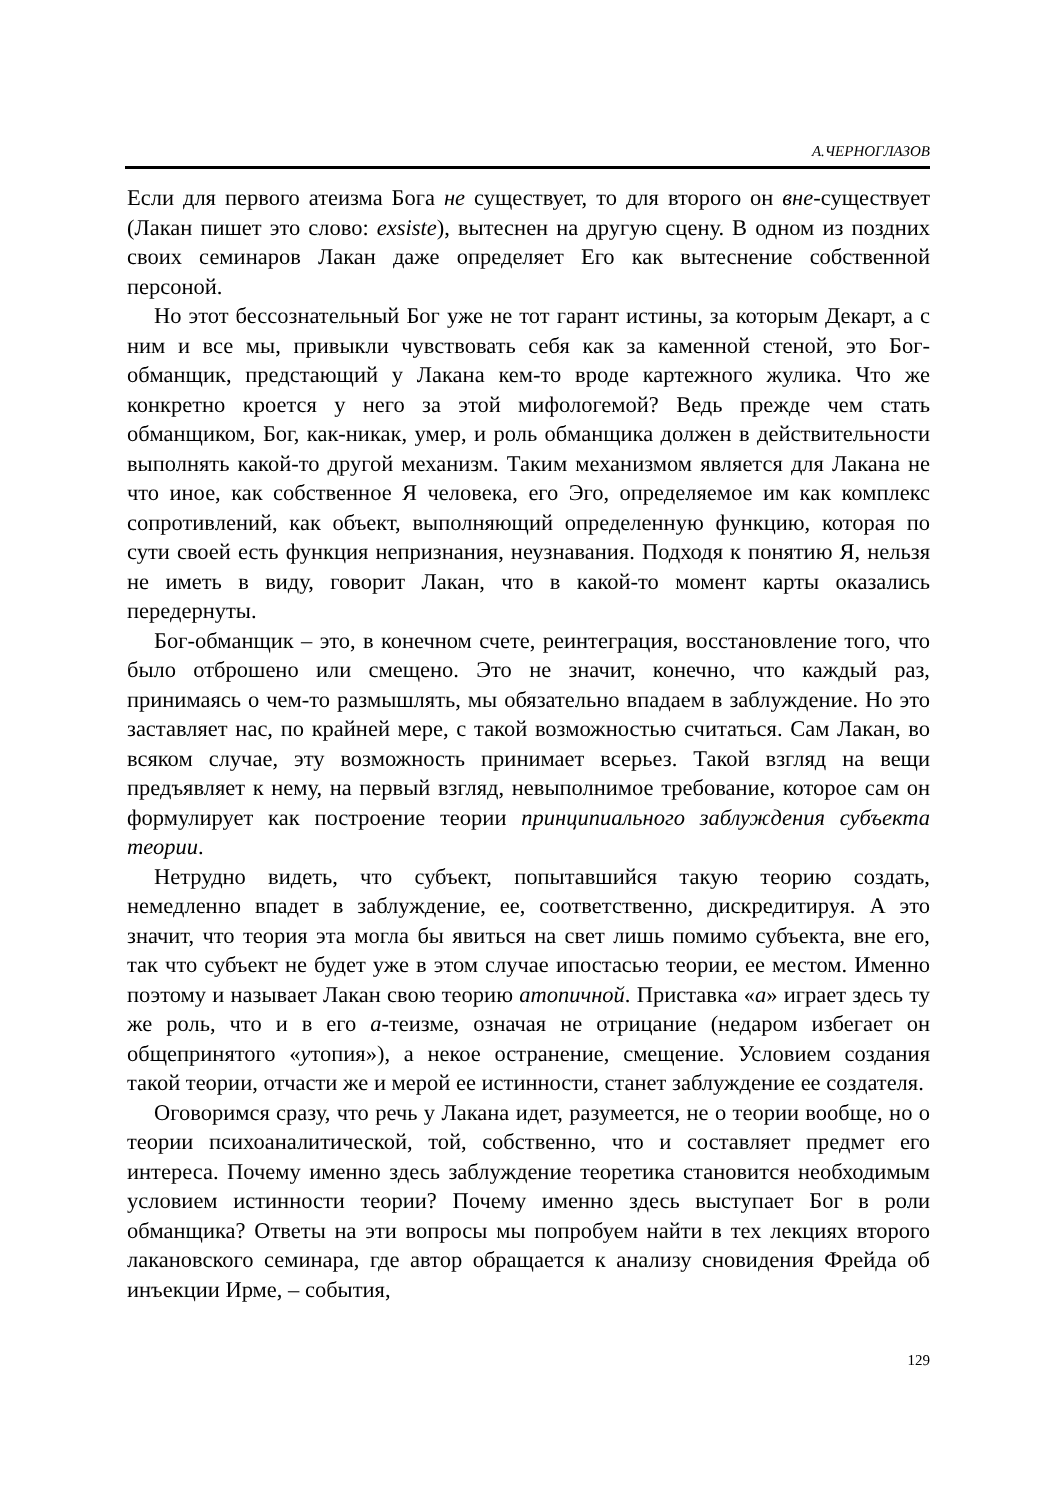А.ЧЕРНОГЛАЗОВ
Если для первого атеизма Бога не существует, то для второго он вне-существует (Лакан пишет это слово: exsiste), вытеснен на другую сцену. В одном из поздних своих семинаров Лакан даже определяет Его как вытеснение собственной персоной.
Но этот бессознательный Бог уже не тот гарант истины, за которым Декарт, а с ним и все мы, привыкли чувствовать себя как за каменной стеной, это Бог-обманщик, предстающий у Лакана кем-то вроде картежного жулика. Что же конкретно кроется у него за этой мифологемой? Ведь прежде чем стать обманщиком, Бог, как-никак, умер, и роль обманщика должен в действительности выполнять какой-то другой механизм. Таким механизмом является для Лакана не что иное, как собственное Я человека, его Эго, определяемое им как комплекс сопротивлений, как объект, выполняющий определенную функцию, которая по сути своей есть функция непризнания, неузнавания. Подходя к понятию Я, нельзя не иметь в виду, говорит Лакан, что в какой-то момент карты оказались передернуты.
Бог-обманщик – это, в конечном счете, реинтеграция, восстановление того, что было отброшено или смещено. Это не значит, конечно, что каждый раз, принимаясь о чем-то размышлять, мы обязательно впадаем в заблуждение. Но это заставляет нас, по крайней мере, с такой возможностью считаться. Сам Лакан, во всяком случае, эту возможность принимает всерьез. Такой взгляд на вещи предъявляет к нему, на первый взгляд, невыполнимое требование, которое сам он формулирует как построение теории принципиального заблуждения субъекта теории.
Нетрудно видеть, что субъект, попытавшийся такую теорию создать, немедленно впадет в заблуждение, ее, соответственно, дискредитируя. А это значит, что теория эта могла бы явиться на свет лишь помимо субъекта, вне его, так что субъект не будет уже в этом случае ипостасью теории, ее местом. Именно поэтому и называет Лакан свою теорию атопичной. Приставка «а» играет здесь ту же роль, что и в его а-теизме, означая не отрицание (недаром избегает он общепринятого «утопия»), а некое остранение, смещение. Условием создания такой теории, отчасти же и мерой ее истинности, станет заблуждение ее создателя.
Оговоримся сразу, что речь у Лакана идет, разумеется, не о теории вообще, но о теории психоаналитической, той, собственно, что и составляет предмет его интереса. Почему именно здесь заблуждение теоретика становится необходимым условием истинности теории? Почему именно здесь выступает Бог в роли обманщика? Ответы на эти вопросы мы попробуем найти в тех лекциях второго лакановского семинара, где автор обращается к анализу сновидения Фрейда об инъекции Ирме, – события,
129